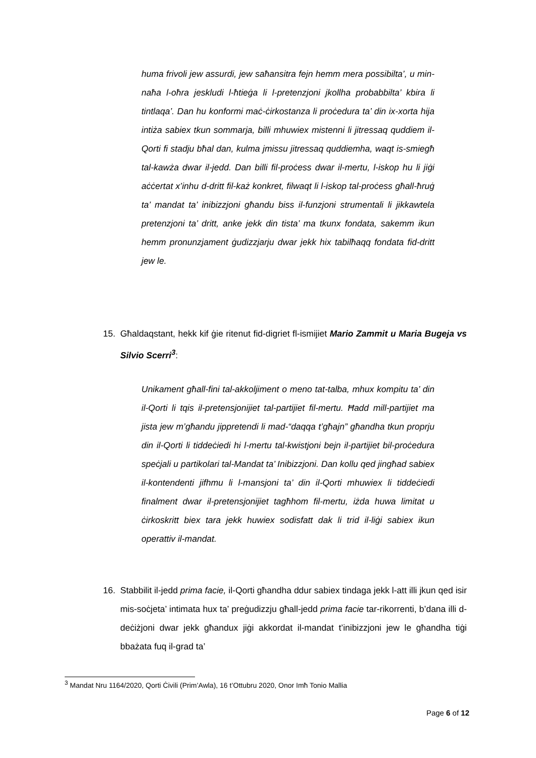huma frivoli jew assurdi, jew saħansitra fejn hemm mera possibilta’, u min-naħa l-oħra jeskludi l-ħtieġa li l-pretenzjoni jkollha probabbilta’ kbira li tintlaqa’. Dan hu konformi maċ-ċirkostanza li proċedura ta’ din ix-xorta hija intiża sabiex tkun sommarja, billi mhuwiex mistenni li jitressaq quddiem il-Qorti fi stadju bħal dan, kulma jmissu jitressaq quddiemha, waqt is-smiegħ tal-kawża dwar il-jedd. Dan billi fil-proċess dwar il-mertu, l-iskop hu li jiġi aċċertat x’inhu d-dritt fil-każ konkret, filwaqt li l-iskop tal-proċess għall-ħruġ ta’ mandat ta’ inibizzjoni għandu biss il-funzjoni strumentali li jikkawtela pretenzjoni ta’ dritt, anke jekk din tista’ ma tkunx fondata, sakemm ikun hemm pronunzjament ġudizzjarju dwar jekk hix tabilħaqq fondata fid-dritt jew le.
15. Għaldaqstant, hekk kif ġie ritenut fid-digriet fl-ismijiet Mario Zammit u Maria Bugeja vs Silvio Scerri<sup>3</sup>:
Unikament għall-fini tal-akkoljiment o meno tat-talba, mhux kompitu ta’ din il-Qorti li tqis il-pretensjonijiet tal-partijiet fil-mertu. Ħadd mill-partijiet ma jista jew m’għandu jippretendi li mad-“daqqa t’għajn” għandha tkun proprju din il-Qorti li tiddeċiedi hi l-mertu tal-kwistjoni bejn il-partijiet bil-proċedura speċjali u partikolari tal-Mandat ta’ Inibizzjoni. Dan kollu qed jingħad sabiex il-kontendenti jifhmu li l-mansjoni ta’ din il-Qorti mhuwiex li tiddeċiedi finalment dwar il-pretensjonijiet tagħhom fil-mertu, iżda huwa limitat u ċirkoskritt biex tara jekk huwiex sodisfatt dak li trid il-liġi sabiex ikun operattiv il-mandat.
16. Stabbilit il-jedd prima facie, il-Qorti għandha ddur sabiex tindaga jekk l-att illi jkun qed isir mis-soċjeta’ intimata hux ta’ preġudizzju għall-jedd prima facie tar-rikorrenti, b’dana illi d-deċiżjoni dwar jekk għandux jiġi akkordat il-mandat t’inibizzjoni jew le għandha tiġi bbażata fuq il-grad ta’
<sup>3</sup> Mandat Nru 1164/2020, Qorti Ċivili (Prim’Awla), 16 t’Ottubru 2020, Onor Imħ Tonio Mallia
Page 6 of 12